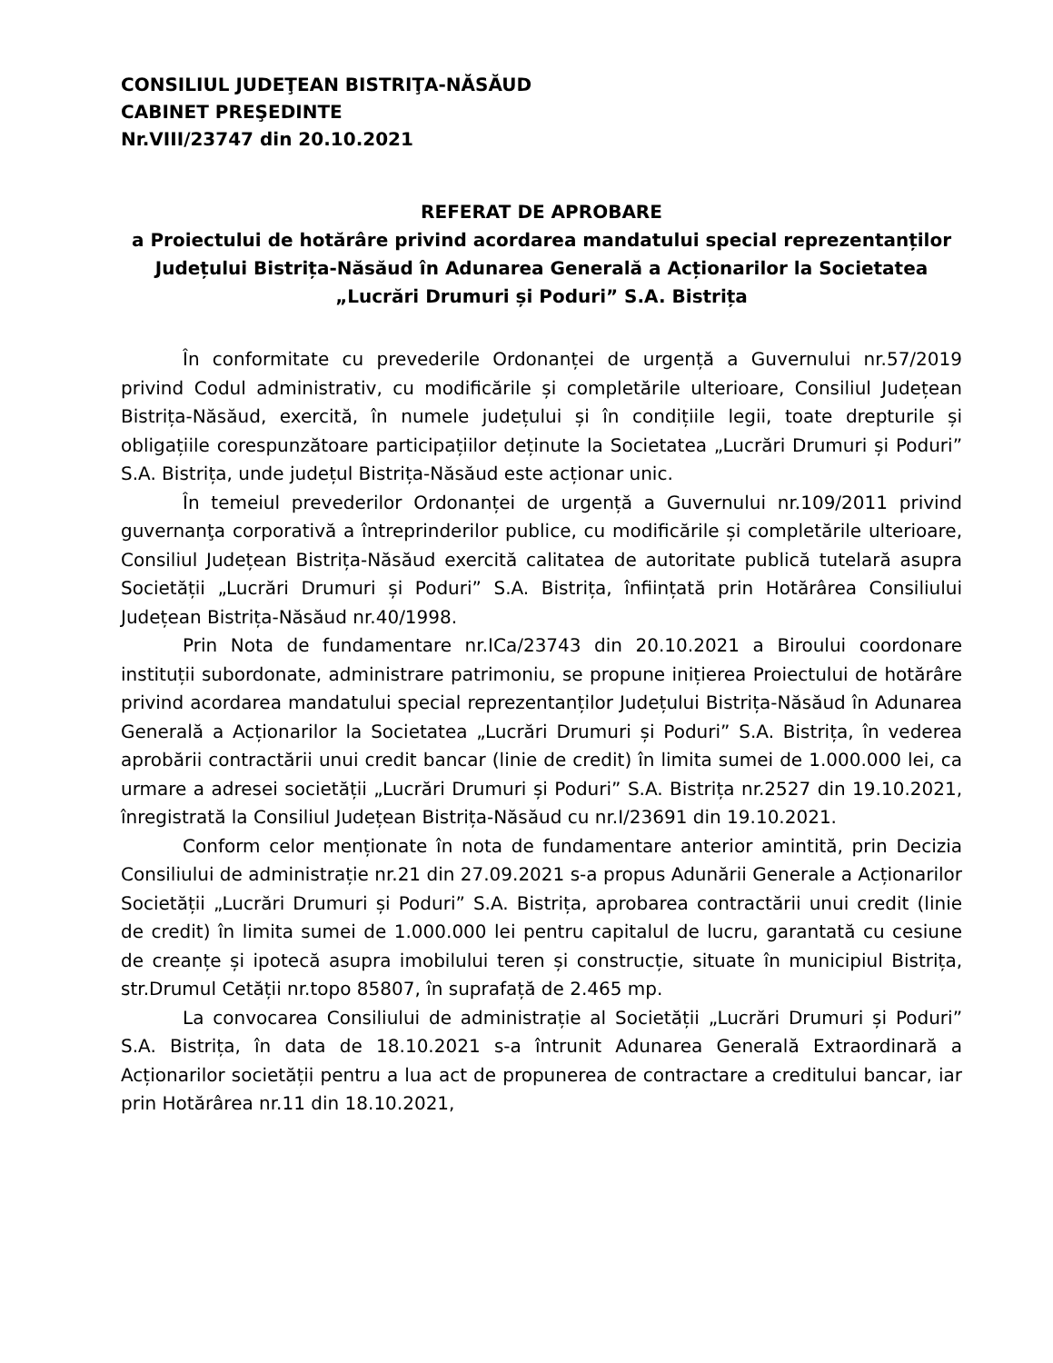CONSILIUL JUDEŢEAN BISTRIŢA-NĂSĂUD
CABINET PREŞEDINTE
Nr.VIII/23747 din 20.10.2021
REFERAT DE APROBARE
a Proiectului de hotărâre privind acordarea mandatului special reprezentanților Județului Bistrița-Năsăud în Adunarea Generală a Acționarilor la Societatea „Lucrări Drumuri și Poduri” S.A. Bistrița
În conformitate cu prevederile Ordonanței de urgență a Guvernului nr.57/2019 privind Codul administrativ, cu modificările și completările ulterioare, Consiliul Județean Bistrița-Năsăud, exercită, în numele județului și în condițiile legii, toate drepturile și obligațiile corespunzătoare participațiilor deținute la Societatea „Lucrări Drumuri și Poduri” S.A. Bistrița, unde județul Bistrița-Năsăud este acționar unic.
În temeiul prevederilor Ordonanței de urgență a Guvernului nr.109/2011 privind guvernanţa corporativă a întreprinderilor publice, cu modificările și completările ulterioare, Consiliul Județean Bistrița-Năsăud exercită calitatea de autoritate publică tutelară asupra Societății „Lucrări Drumuri și Poduri” S.A. Bistrița, înființată prin Hotărârea Consiliului Județean Bistrița-Năsăud nr.40/1998.
Prin Nota de fundamentare nr.ICa/23743 din 20.10.2021 a Biroului coordonare instituții subordonate, administrare patrimoniu, se propune inițierea Proiectului de hotărâre privind acordarea mandatului special reprezentanților Județului Bistrița-Năsăud în Adunarea Generală a Acționarilor la Societatea „Lucrări Drumuri și Poduri” S.A. Bistrița, în vederea aprobării contractării unui credit bancar (linie de credit) în limita sumei de 1.000.000 lei, ca urmare a adresei societății „Lucrări Drumuri și Poduri” S.A. Bistrița nr.2527 din 19.10.2021, înregistrată la Consiliul Județean Bistrița-Năsăud cu nr.I/23691 din 19.10.2021.
Conform celor menționate în nota de fundamentare anterior amintită, prin Decizia Consiliului de administrație nr.21 din 27.09.2021 s-a propus Adunării Generale a Acționarilor Societății „Lucrări Drumuri și Poduri” S.A. Bistrița, aprobarea contractării unui credit (linie de credit) în limita sumei de 1.000.000 lei pentru capitalul de lucru, garantată cu cesiune de creanțe și ipotecă asupra imobilului teren și construcție, situate în municipiul Bistrița, str.Drumul Cetății nr.topo 85807, în suprafață de 2.465 mp.
La convocarea Consiliului de administrație al Societății „Lucrări Drumuri și Poduri” S.A. Bistrița, în data de 18.10.2021 s-a întrunit Adunarea Generală Extraordinară a Acționarilor societății pentru a lua act de propunerea de contractare a creditului bancar, iar prin Hotărârea nr.11 din 18.10.2021,